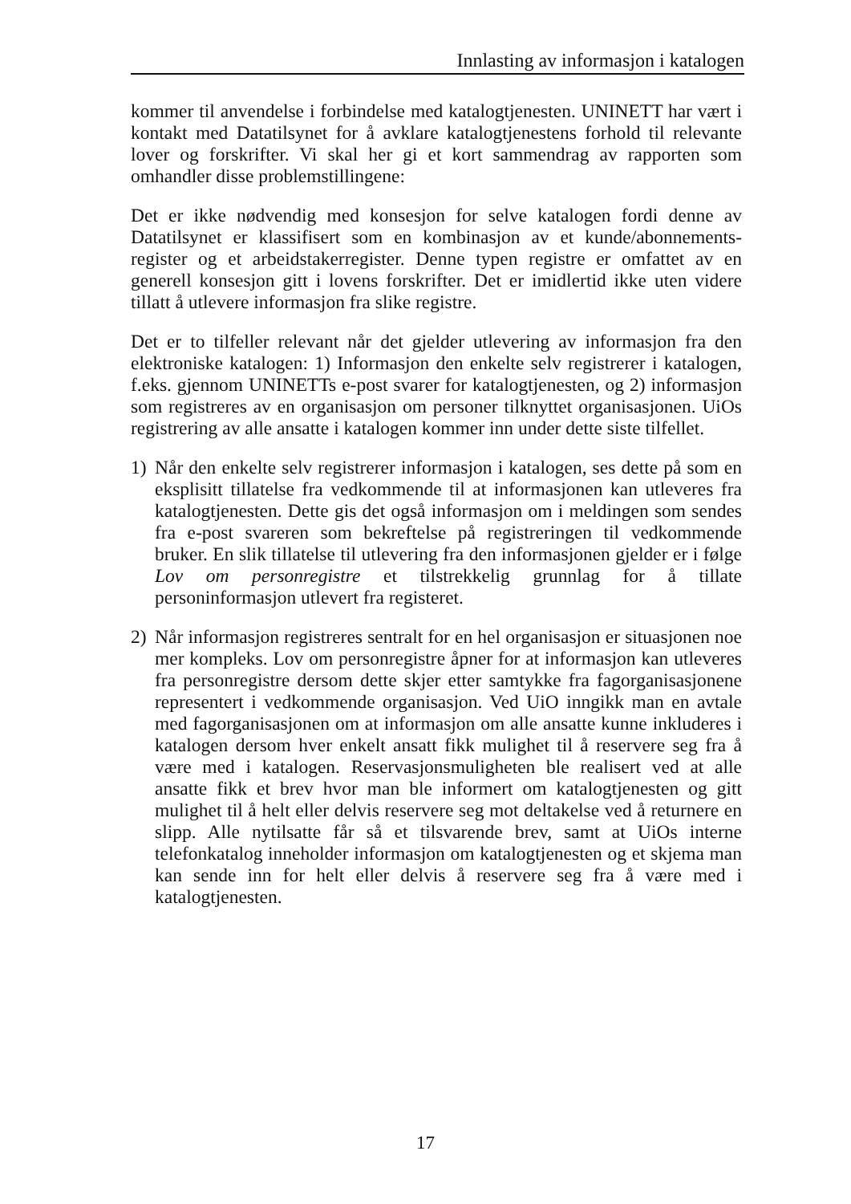Innlasting av informasjon i katalogen
kommer til anvendelse i forbindelse med katalogtjenesten. UNINETT har vært i kontakt med Datatilsynet for å avklare katalogtjenestens forhold til relevante lover og forskrifter. Vi skal her gi et kort sammendrag av rapporten som omhandler disse problemstillingene:
Det er ikke nødvendig med konsesjon for selve katalogen fordi denne av Datatilsynet er klassifisert som en kombinasjon av et kunde/abonnements-register og et arbeidstakerregister. Denne typen registre er omfattet av en generell konsesjon gitt i lovens forskrifter. Det er imidlertid ikke uten videre tillatt å utlevere informasjon fra slike registre.
Det er to tilfeller relevant når det gjelder utlevering av informasjon fra den elektroniske katalogen: 1) Informasjon den enkelte selv registrerer i katalogen, f.eks. gjennom UNINETTs e-post svarer for katalogtjenesten, og 2) informasjon som registreres av en organisasjon om personer tilknyttet organisasjonen. UiOs registrering av alle ansatte i katalogen kommer inn under dette siste tilfellet.
1) Når den enkelte selv registrerer informasjon i katalogen, ses dette på som en eksplisitt tillatelse fra vedkommende til at informasjonen kan utleveres fra katalogtjenesten. Dette gis det også informasjon om i meldingen som sendes fra e-post svareren som bekreftelse på registreringen til vedkommende bruker. En slik tillatelse til utlevering fra den informasjonen gjelder er i følge Lov om personregistre et tilstrekkelig grunnlag for å tillate personinformasjon utlevert fra registeret.
2) Når informasjon registreres sentralt for en hel organisasjon er situasjonen noe mer kompleks. Lov om personregistre åpner for at informasjon kan utleveres fra personregistre dersom dette skjer etter samtykke fra fagorganisasjonene representert i vedkommende organisasjon. Ved UiO inngikk man en avtale med fagorganisasjonen om at informasjon om alle ansatte kunne inkluderes i katalogen dersom hver enkelt ansatt fikk mulighet til å reservere seg fra å være med i katalogen. Reservasjonsmuligheten ble realisert ved at alle ansatte fikk et brev hvor man ble informert om katalogtjenesten og gitt mulighet til å helt eller delvis reservere seg mot deltakelse ved å returnere en slipp. Alle nytilsatte får så et tilsvarende brev, samt at UiOs interne telefonkatalog inneholder informasjon om katalogtjenesten og et skjema man kan sende inn for helt eller delvis å reservere seg fra å være med i katalogtjenesten.
17